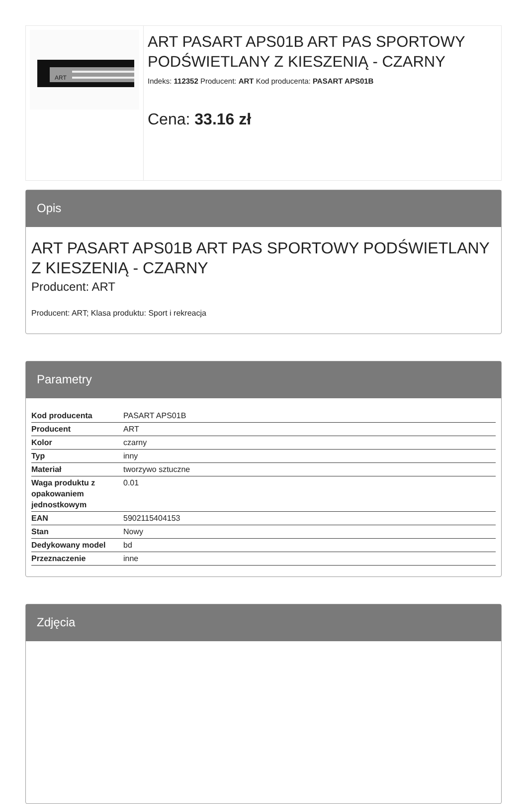ART
ART PASART APS01B ART PAS SPORTOWY PODŚWIETLANY Z KIESZENIĄ - CZARNY
Indeks: 112352 Producent: ART Kod producenta: PASART APS01B
Cena: 33.16 zł
Opis
ART PASART APS01B ART PAS SPORTOWY PODŚWIETLANY Z KIESZENIĄ - CZARNY
Producent: ART
Producent: ART; Klasa produktu: Sport i rekreacja
Parametry
| Kod producenta | PASART APS01B |
| Producent | ART |
| Kolor | czarny |
| Typ | inny |
| Materiał | tworzywo sztuczne |
| Waga produktu z opakowaniem jednostkowym | 0.01 |
| EAN | 5902115404153 |
| Stan | Nowy |
| Dedykowany model | bd |
| Przeznaczenie | inne |
Zdjęcia